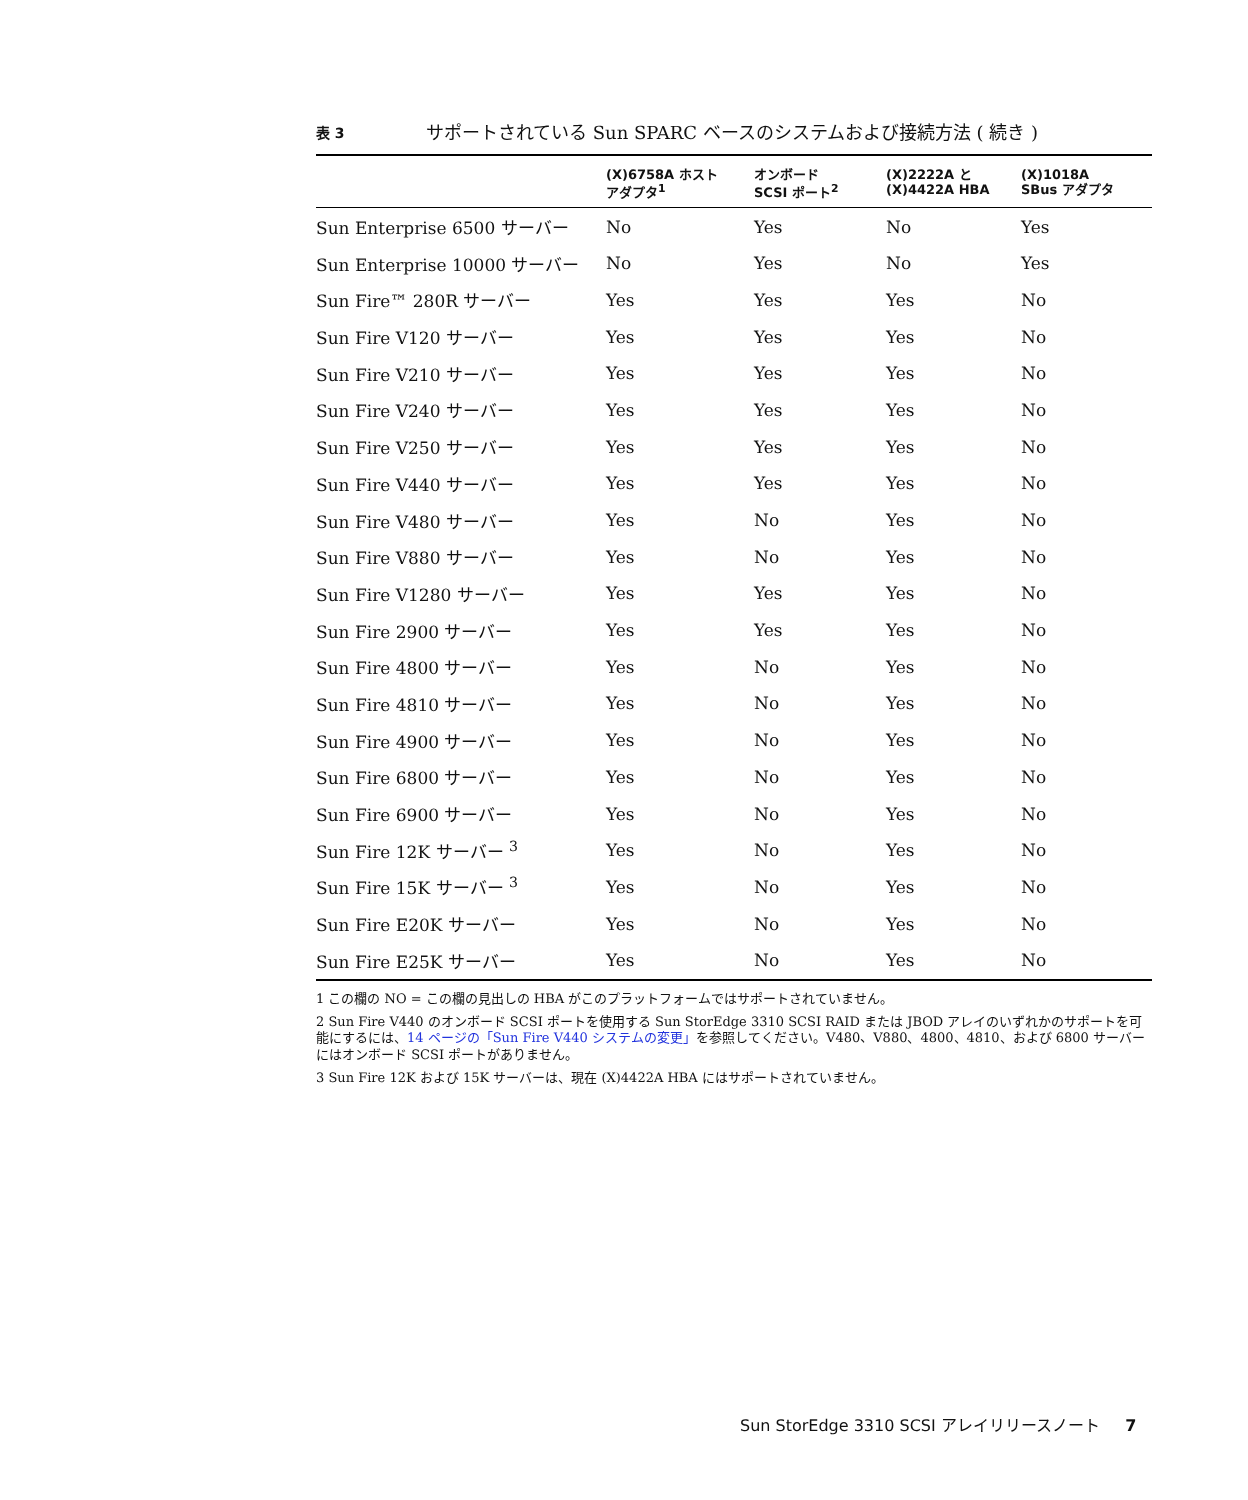表 3 サポートされている Sun SPARC ベースのシステムおよび接続方法 ( 続き )
| | (X)6758A ホスト アダプタ<sup>1</sup> | オンボード SCSI ポート<sup>2</sup> | (X)2222A と (X)4422A HBA | (X)1018A SBus アダプタ |
| --- | --- | --- | --- | --- |
| Sun Enterprise 6500 サーバー | No | Yes | No | Yes |
| Sun Enterprise 10000 サーバー | No | Yes | No | Yes |
| Sun Fire™ 280R サーバー | Yes | Yes | Yes | No |
| Sun Fire V120 サーバー | Yes | Yes | Yes | No |
| Sun Fire V210 サーバー | Yes | Yes | Yes | No |
| Sun Fire V240 サーバー | Yes | Yes | Yes | No |
| Sun Fire V250 サーバー | Yes | Yes | Yes | No |
| Sun Fire V440 サーバー | Yes | Yes | Yes | No |
| Sun Fire V480 サーバー | Yes | No | Yes | No |
| Sun Fire V880 サーバー | Yes | No | Yes | No |
| Sun Fire V1280 サーバー | Yes | Yes | Yes | No |
| Sun Fire 2900 サーバー | Yes | Yes | Yes | No |
| Sun Fire 4800 サーバー | Yes | No | Yes | No |
| Sun Fire 4810 サーバー | Yes | No | Yes | No |
| Sun Fire 4900 サーバー | Yes | No | Yes | No |
| Sun Fire 6800 サーバー | Yes | No | Yes | No |
| Sun Fire 6900 サーバー | Yes | No | Yes | No |
| Sun Fire 12K サーバー <sup>3</sup> | Yes | No | Yes | No |
| Sun Fire 15K サーバー <sup>3</sup> | Yes | No | Yes | No |
| Sun Fire E20K サーバー | Yes | No | Yes | No |
| Sun Fire E25K サーバー | Yes | No | Yes | No |
1 この欄の NO = この欄の見出しの HBA がこのプラットフォームではサポートされていません。
2 Sun Fire V440 のオンボード SCSI ポートを使用する Sun StorEdge 3310 SCSI RAID または JBOD アレイのいずれかのサポートを可能にするには、14 ページの「Sun Fire V440 システムの変更」を参照してください。V480、V880、4800、4810、および 6800 サーバーにはオンボード SCSI ポートがありません。
3 Sun Fire 12K および 15K サーバーは、現在 (X)4422A HBA にはサポートされていません。
Sun StorEdge 3310 SCSI アレイリリースノート 7